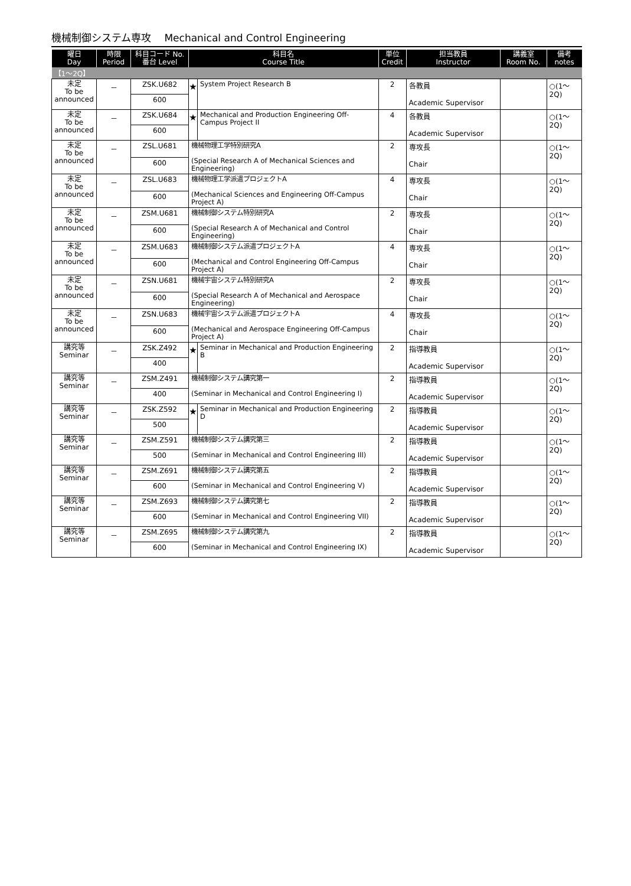機械制御システム専攻　 Mechanical and Control Engineering
| 曜日 Day | 時限 Period | 科目コード No. 番台 Level | 科目名 Course Title | | 単位 Credit | 担当教員 Instructor | 講義室 Room No. | 備考 notes |
| --- | --- | --- | --- | --- | --- | --- | --- | --- |
| 【1～2Q】 | | | | | | | | |
| 未定 To be announced | － | ZSK.U682 | ★ | System Project Research B | 2 | 各教員 Academic Supervisor | | ○(1～2Q) |
| | | 600 | | | | | | |
| 未定 To be announced | － | ZSK.U684 | ★ | Mechanical and Production Engineering Off-Campus Project II | 4 | 各教員 Academic Supervisor | | ○(1～2Q) |
| | | 600 | | | | | | |
| 未定 To be announced | － | ZSL.U681 | 機械物理工学特別研究A (Special Research A of Mechanical Sciences and Engineering) | | 2 | 専攻長 Chair | | ○(1～2Q) |
| | | 600 | | | | | | |
| 未定 To be announced | － | ZSL.U683 | 機械物理工学派遣プロジェクトA (Mechanical Sciences and Engineering Off-Campus Project A) | | 4 | 専攻長 Chair | | ○(1～2Q) |
| | | 600 | | | | | | |
| 未定 To be announced | － | ZSM.U681 | 機械制御システム特別研究A (Special Research A of Mechanical and Control Engineering) | | 2 | 専攻長 Chair | | ○(1～2Q) |
| | | 600 | | | | | | |
| 未定 To be announced | － | ZSM.U683 | 機械制御システム派遣プロジェクトA (Mechanical and Control Engineering Off-Campus Project A) | | 4 | 専攻長 Chair | | ○(1～2Q) |
| | | 600 | | | | | | |
| 未定 To be announced | － | ZSN.U681 | 機械宇宙システム特別研究A (Special Research A of Mechanical and Aerospace Engineering) | | 2 | 専攻長 Chair | | ○(1～2Q) |
| | | 600 | | | | | | |
| 未定 To be announced | － | ZSN.U683 | 機械宇宙システム派遣プロジェクトA (Mechanical and Aerospace Engineering Off-Campus Project A) | | 4 | 専攻長 Chair | | ○(1～2Q) |
| | | 600 | | | | | | |
| 講究等 Seminar | － | ZSK.Z492 | ★ | Seminar in Mechanical and Production Engineering B | 2 | 指導教員 Academic Supervisor | | ○(1～2Q) |
| | | 400 | | | | | | |
| 講究等 Seminar | － | ZSM.Z491 | 機械制御システム講究第一 (Seminar in Mechanical and Control Engineering I) | | 2 | 指導教員 Academic Supervisor | | ○(1～2Q) |
| | | 400 | | | | | | |
| 講究等 Seminar | － | ZSK.Z592 | ★ | Seminar in Mechanical and Production Engineering D | 2 | 指導教員 Academic Supervisor | | ○(1～2Q) |
| | | 500 | | | | | | |
| 講究等 Seminar | － | ZSM.Z591 | 機械制御システム講究第三 (Seminar in Mechanical and Control Engineering III) | | 2 | 指導教員 Academic Supervisor | | ○(1～2Q) |
| | | 500 | | | | | | |
| 講究等 Seminar | － | ZSM.Z691 | 機械制御システム講究第五 (Seminar in Mechanical and Control Engineering V) | | 2 | 指導教員 Academic Supervisor | | ○(1～2Q) |
| | | 600 | | | | | | |
| 講究等 Seminar | － | ZSM.Z693 | 機械制御システム講究第七 (Seminar in Mechanical and Control Engineering VII) | | 2 | 指導教員 Academic Supervisor | | ○(1～2Q) |
| | | 600 | | | | | | |
| 講究等 Seminar | － | ZSM.Z695 | 機械制御システム講究第九 (Seminar in Mechanical and Control Engineering IX) | | 2 | 指導教員 Academic Supervisor | | ○(1～2Q) |
| | | 600 | | | | | | |